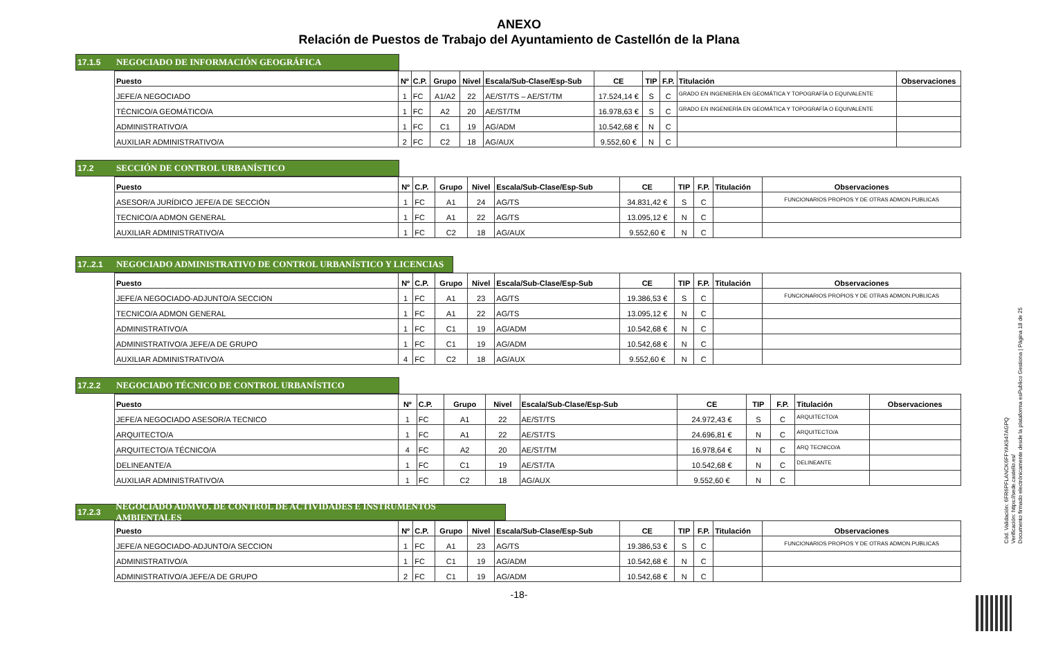ANEXO
Relación de Puestos de Trabajo del Ayuntamiento de Castellón de la Plana
17.1.5 NEGOCIADO DE INFORMACIÓN GEOGRÁFICA
| Puesto | Nº | C.P. | Grupo | Nivel | Escala/Sub-Clase/Esp-Sub | CE | TIP | F.P. | Titulación | Observaciones |
| --- | --- | --- | --- | --- | --- | --- | --- | --- | --- | --- |
| JEFE/A NEGOCIADO | 1 | FC | A1/A2 | 22 | AE/ST/TS – AE/ST/TM | 17.524,14 € | S | C | GRADO EN INGENIERÍA EN GEOMÁTICA Y TOPOGRAFÍA O EQUIVALENTE | |
| TÉCNICO/A GEOMÁTICO/A | 1 | FC | A2 | 20 | AE/ST/TM | 16.978,63 € | S | C | GRADO EN INGENIERÍA EN GEOMÁTICA Y TOPOGRAFÍA O EQUIVALENTE | |
| ADMINISTRATIVO/A | 1 | FC | C1 | 19 | AG/ADM | 10.542,68 € | N | C | | |
| AUXILIAR ADMINISTRATIVO/A | 2 | FC | C2 | 18 | AG/AUX | 9.552,60 € | N | C | | |
17.2 SECCIÓN DE CONTROL URBANÍSTICO
| Puesto | Nº | C.P. | Grupo | Nivel | Escala/Sub-Clase/Esp-Sub | CE | TIP | F.P. | Titulación | Observaciones |
| --- | --- | --- | --- | --- | --- | --- | --- | --- | --- | --- |
| ASESOR/A JURÍDICO JEFE/A DE SECCIÓN | 1 | FC | A1 | 24 | AG/TS | 34.831,42 € | S | C | | FUNCIONARIOS PROPIOS Y DE OTRAS ADMON.PUBLICAS |
| TECNICO/A ADMON GENERAL | 1 | FC | A1 | 22 | AG/TS | 13.095,12 € | N | C | | |
| AUXILIAR ADMINISTRATIVO/A | 1 | FC | C2 | 18 | AG/AUX | 9.552,60 € | N | C | | |
17..2.1 NEGOCIADO ADMINISTRATIVO DE CONTROL URBANÍSTICO Y LICENCIAS
| Puesto | Nº | C.P. | Grupo | Nivel | Escala/Sub-Clase/Esp-Sub | CE | TIP | F.P. | Titulación | Observaciones |
| --- | --- | --- | --- | --- | --- | --- | --- | --- | --- | --- |
| JEFE/A NEGOCIADO-ADJUNTO/A SECCION | 1 | FC | A1 | 23 | AG/TS | 19.386,53 € | S | C | | FUNCIONARIOS PROPIOS Y DE OTRAS ADMON.PUBLICAS |
| TECNICO/A ADMON GENERAL | 1 | FC | A1 | 22 | AG/TS | 13.095,12 € | N | C | | |
| ADMINISTRATIVO/A | 1 | FC | C1 | 19 | AG/ADM | 10.542,68 € | N | C | | |
| ADMINISTRATIVO/A JEFE/A DE GRUPO | 1 | FC | C1 | 19 | AG/ADM | 10.542,68 € | N | C | | |
| AUXILIAR ADMINISTRATIVO/A | 4 | FC | C2 | 18 | AG/AUX | 9.552,60 € | N | C | | |
17.2.2 NEGOCIADO TÉCNICO DE CONTROL URBANÍSTICO
| Puesto | Nº | C.P. | Grupo | Nivel | Escala/Sub-Clase/Esp-Sub | CE | TIP | F.P. | Titulación | Observaciones |
| --- | --- | --- | --- | --- | --- | --- | --- | --- | --- | --- |
| JEFE/A NEGOCIADO ASESOR/A TECNICO | 1 | FC | A1 | 22 | AE/ST/TS | 24.972,43 € | S | C | ARQUITECTO/A | |
| ARQUITECTO/A | 1 | FC | A1 | 22 | AE/ST/TS | 24.696,81 € | N | C | ARQUITECTO/A | |
| ARQUITECTO/A TÉCNICO/A | 4 | FC | A2 | 20 | AE/ST/TM | 16.978,64 € | N | C | ARQ TECNICO/A | |
| DELINEANTE/A | 1 | FC | C1 | 19 | AE/ST/TA | 10.542,68 € | N | C | DELINEANTE | |
| AUXILIAR ADMINISTRATIVO/A | 1 | FC | C2 | 18 | AG/AUX | 9.552,60 € | N | C | | |
17.2.3 NEGOCIADO ADMVO. DE CONTROL DE ACTIVIDADES E INSTRUMENTOS AMBIENTALES
| Puesto | Nº | C.P. | Grupo | Nivel | Escala/Sub-Clase/Esp-Sub | CE | TIP | F.P. | Titulación | Observaciones |
| --- | --- | --- | --- | --- | --- | --- | --- | --- | --- | --- |
| JEFE/A NEGOCIADO-ADJUNTO/A SECCION | 1 | FC | A1 | 23 | AG/TS | 19.386,53 € | S | C | | FUNCIONARIOS PROPIOS Y DE OTRAS ADMON.PUBLICAS |
| ADMINISTRATIVO/A | 1 | FC | C1 | 19 | AG/ADM | 10.542,68 € | N | C | | |
| ADMINISTRATIVO/A JEFE/A DE GRUPO | 2 | FC | C1 | 19 | AG/ADM | 10.542,68 € | N | C | | |
-18-
Cód. Validación: 6FR6PFLANCK6FFYAK947AGPQ
Verificación: https://sede.castello.es/
Documento firmado electrónicamente desde la plataforma esPublico Gestiona | Página 18 de 25